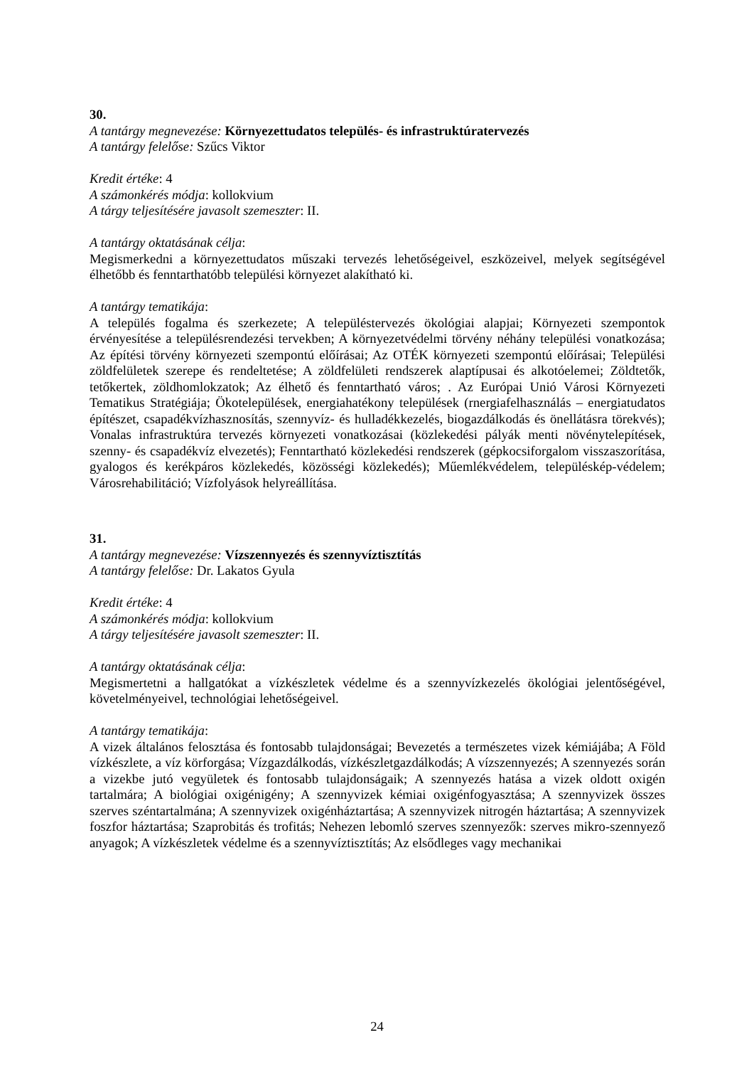30.
A tantárgy megnevezése: Környezettudatos település- és infrastruktúratervezés
A tantárgy felelőse: Szűcs Viktor
Kredit értéke: 4
A számonkérés módja: kollokvium
A tárgy teljesítésére javasolt szemeszter: II.
A tantárgy oktatásának célja:
Megismerkedni a környezettudatos műszaki tervezés lehetőségeivel, eszközeivel, melyek segítségével élhetőbb és fenntarthatóbb települési környezet alakítható ki.
A tantárgy tematikája:
A település fogalma és szerkezete; A településtervezés ökológiai alapjai; Környezeti szempontok érvényesítése a településrendezési tervekben; A környezetvédelmi törvény néhány települési vonatkozása; Az építési törvény környezeti szempontú előírásai; Az OTÉK környezeti szempontú előírásai; Települési zöldfelületek szerepe és rendeltetése; A zöldfelületi rendszerek alaptípusai és alkotóelemei; Zöldtetők, tetőkertek, zöldhomlokzatok; Az élhető és fenntartható város; . Az Európai Unió Városi Környezeti Tematikus Stratégiája; Ökotelepülések, energiahatékony települések (rnergiafelhasználás – energiatudatos építészet, csapadékvízhasznosítás, szennyvíz- és hulladékkezelés, biogazdálkodás és önellátásra törekvés); Vonalas infrastruktúra tervezés környezeti vonatkozásai (közlekedési pályák menti növénytelepítések, szenny- és csapadékvíz elvezetés); Fenntartható közlekedési rendszerek (gépkocsiforgalom visszaszorítása, gyalogos és kerékpáros közlekedés, közösségi közlekedés); Műemlékvédelem, településkép-védelem; Városrehabilitáció; Vízfolyások helyreállítása.
31.
A tantárgy megnevezése: Vízszennyezés és szennyvíztisztítás
A tantárgy felelőse: Dr. Lakatos Gyula
Kredit értéke: 4
A számonkérés módja: kollokvium
A tárgy teljesítésére javasolt szemeszter: II.
A tantárgy oktatásának célja:
Megismertetni a hallgatókat a vízkészletek védelme és a szennyvízkezelés ökológiai jelentőségével, követelményeivel, technológiai lehetőségeivel.
A tantárgy tematikája:
A vizek általános felosztása és fontosabb tulajdonságai; Bevezetés a természetes vizek kémiájába; A Föld vízkészlete, a víz körforgása; Vízgazdálkodás, vízkészletgazdálkodás; A vízszennyezés; A szennyezés során a vizekbe jutó vegyületek és fontosabb tulajdonságaik; A szennyezés hatása a vizek oldott oxigén tartalmára; A biológiai oxigénigény; A szennyvizek kémiai oxigénfogyasztása; A szennyvizek összes szerves széntartalmána; A szennyvizek oxigénháztartása; A szennyvizek nitrogén háztartása; A szennyvizek foszfor háztartása; Szaprobitás és trofitás; Nehezen lebomló szerves szennyezők: szerves mikro-szennyező anyagok; A vízkészletek védelme és a szennyvíztisztítás; Az elsődleges vagy mechanikai
24